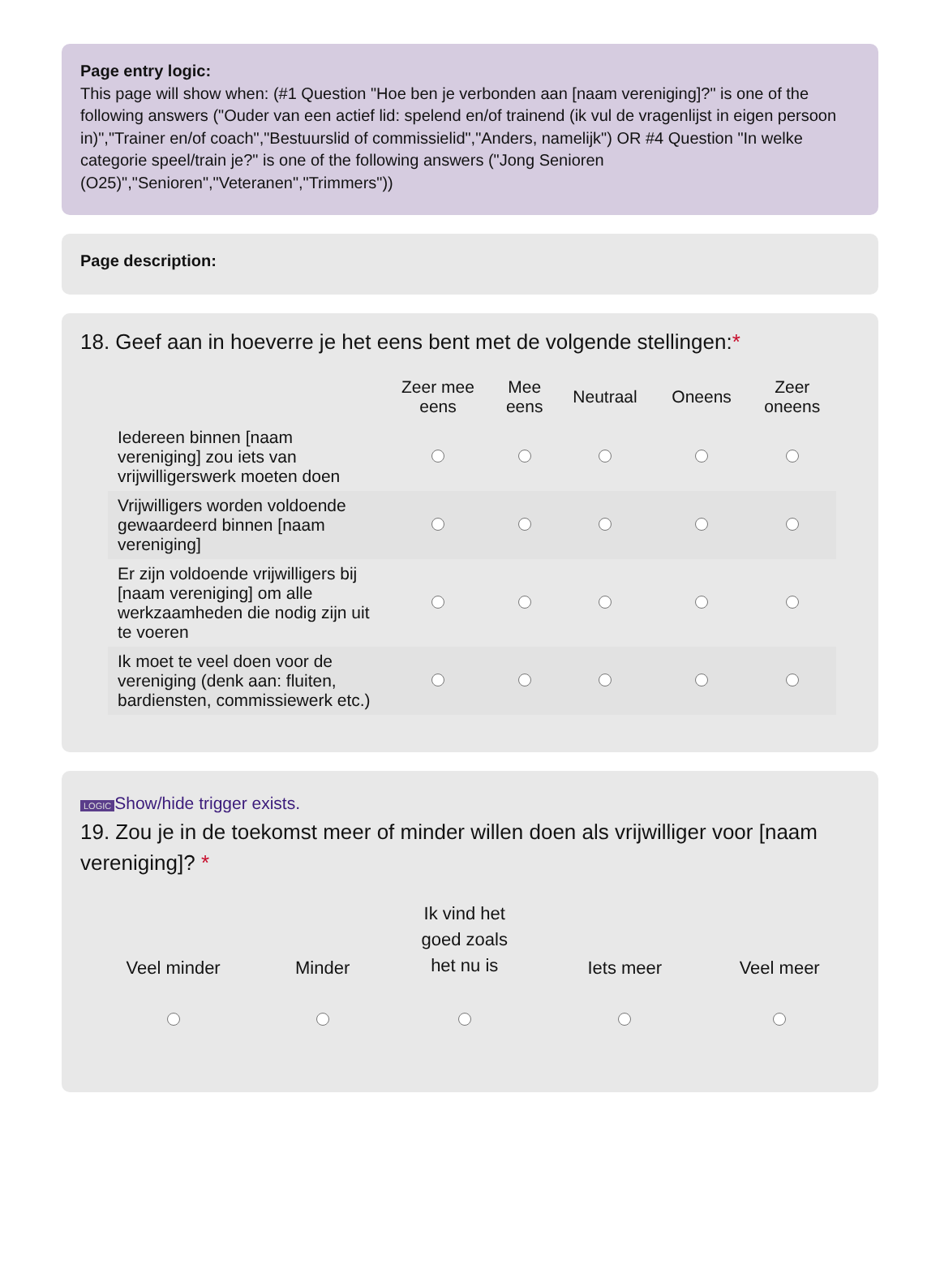Page entry logic:
This page will show when: (#1 Question "Hoe ben je verbonden aan [naam vereniging]?" is one of the following answers ("Ouder van een actief lid: spelend en/of trainend (ik vul de vragenlijst in eigen persoon in)","Trainer en/of coach","Bestuurslid of commissielid","Anders, namelijk") OR #4 Question "In welke categorie speel/train je?" is one of the following answers ("Jong Senioren (O25)","Senioren","Veteranen","Trimmers"))
Page description:
18. Geef aan in hoeverre je het eens bent met de volgende stellingen:*
| | Zeer mee eens | Mee eens | Neutraal | Oneens | Zeer oneens |
| --- | --- | --- | --- | --- | --- |
| Iedereen binnen [naam vereniging] zou iets van vrijwilligerswerk moeten doen | | | | | |
| Vrijwilligers worden voldoende gewaardeerd binnen [naam vereniging] | | | | | |
| Er zijn voldoende vrijwilligers bij [naam vereniging] om alle werkzaamheden die nodig zijn uit te voeren | | | | | |
| Ik moet te veel doen voor de vereniging (denk aan: fluiten, bardiensten, commissiewerk etc.) | | | | | |
LOGIC Show/hide trigger exists.
19. Zou je in de toekomst meer of minder willen doen als vrijwilliger voor [naam vereniging]? *
| Veel minder | Minder | Ik vind het goed zoals het nu is | Iets meer | Veel meer |
| --- | --- | --- | --- | --- |